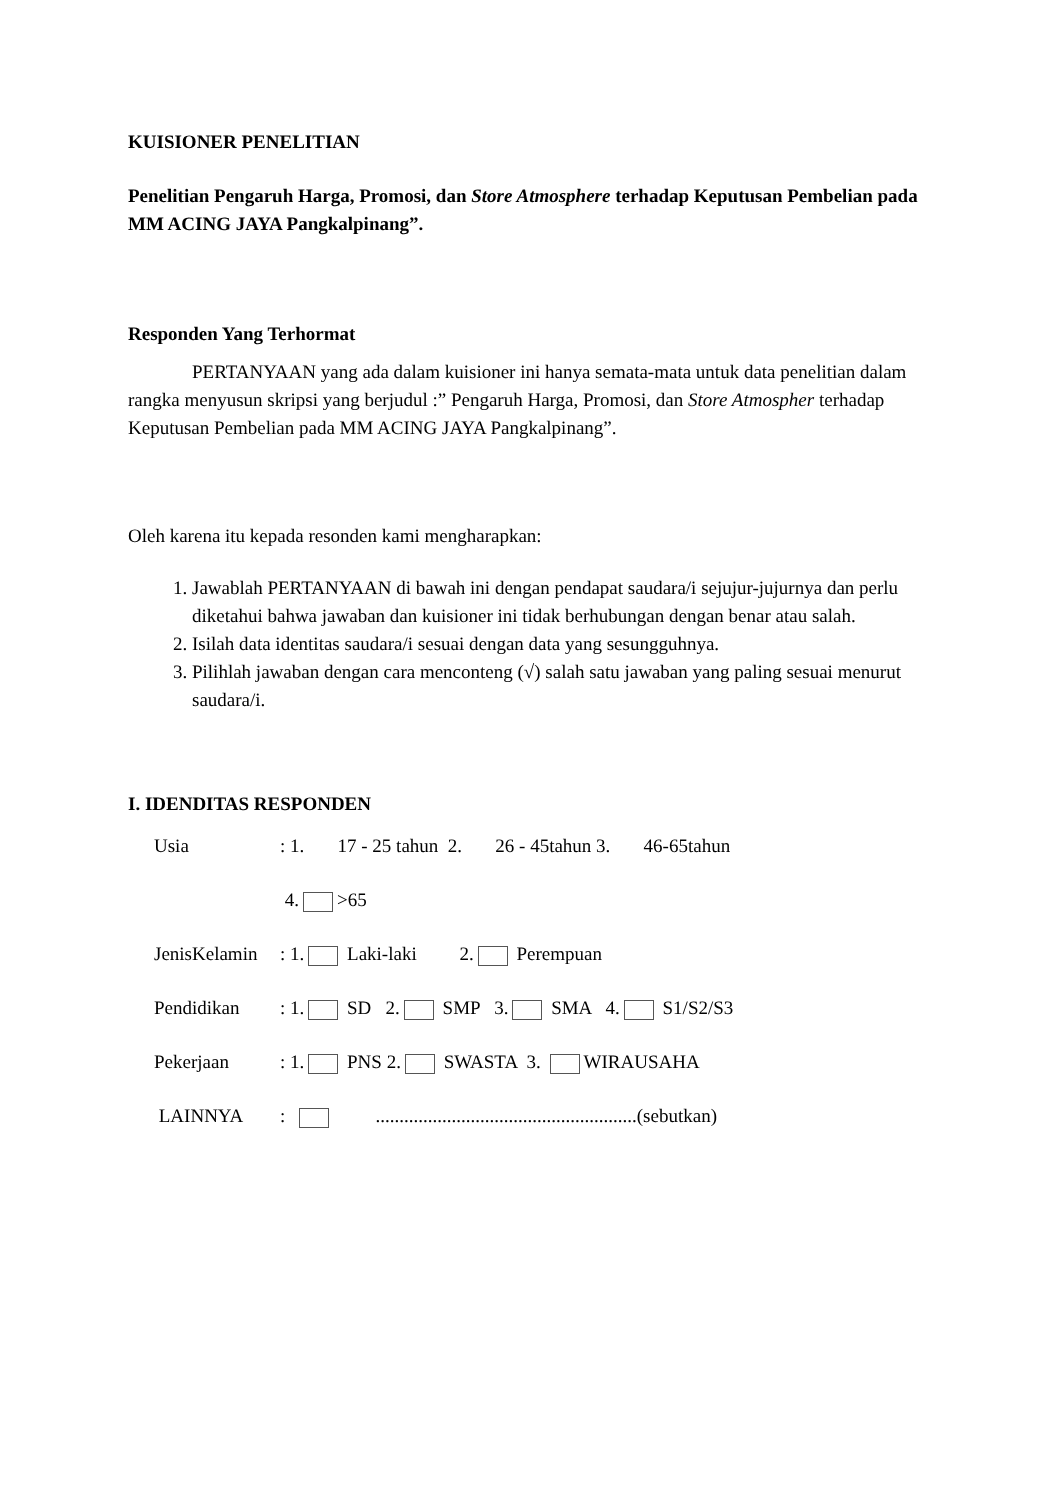KUISIONER PENELITIAN
Penelitian Pengaruh Harga, Promosi, dan Store Atmosphere terhadap Keputusan Pembelian pada MM ACING JAYA Pangkalpinang”.
Responden Yang Terhormat
PERTANYAAN yang ada dalam kuisioner ini hanya semata-mata untuk data penelitian dalam rangka menyusun skripsi yang berjudul :” Pengaruh Harga, Promosi, dan Store Atmospher terhadap Keputusan Pembelian pada MM ACING JAYA Pangkalpinang”.
Oleh karena itu kepada resonden kami mengharapkan:
1. Jawablah PERTANYAAN di bawah ini dengan pendapat saudara/i sejujur-jujurnya dan perlu diketahui bahwa jawaban dan kuisioner ini tidak berhubungan dengan benar atau salah.
2. Isilah data identitas saudara/i sesuai dengan data yang sesungguhnya.
3. Pilihlah jawaban dengan cara menconteng (√) salah satu jawaban yang paling sesuai menurut saudara/i.
I. IDENDITAS RESPONDEN
Usia: 1. 17 - 25 tahun 2. 26 - 45tahun 3. 46-65tahun
4. >65
JenisKelamin: 1. Laki-laki 2. Perempuan
Pendidikan: 1. SD 2. SMP 3. SMA 4. S1/S2/S3
Pekerjaan: 1. PNS 2. SWASTA 3. WIRAUSAHA
LAINNYA: .......................................................(sebutkan)